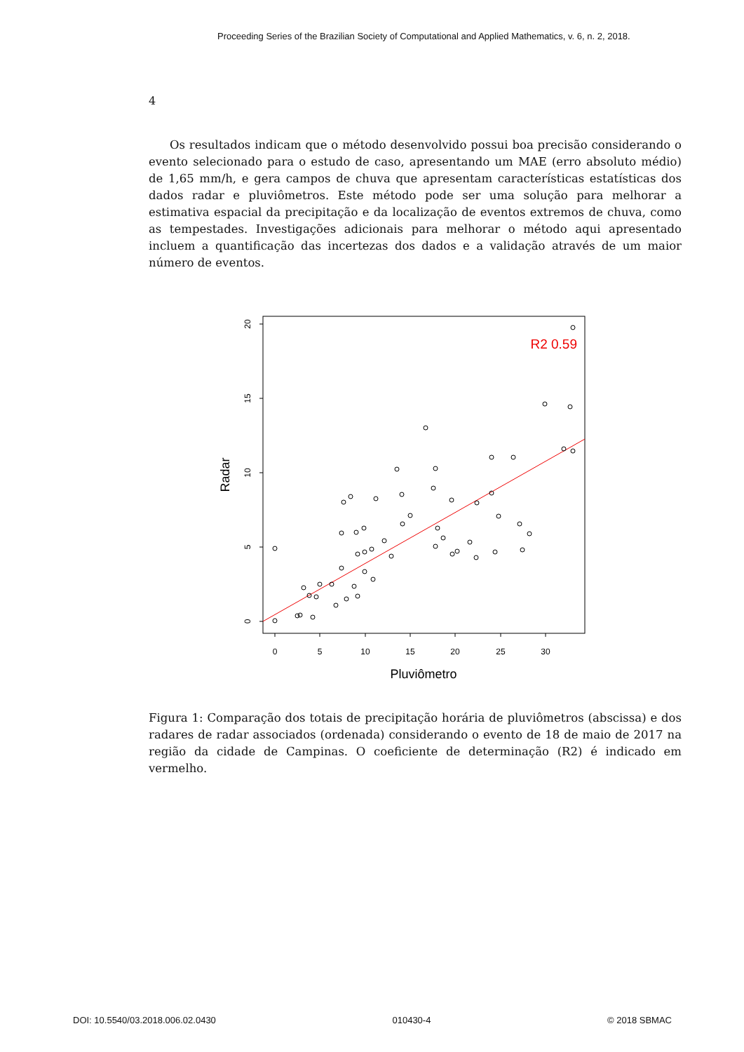Proceeding Series of the Brazilian Society of Computational and Applied Mathematics, v. 6, n. 2, 2018.
4
Os resultados indicam que o método desenvolvido possui boa precisão considerando o evento selecionado para o estudo de caso, apresentando um MAE (erro absoluto médio) de 1,65 mm/h, e gera campos de chuva que apresentam características estatísticas dos dados radar e pluviômetros. Este método pode ser uma solução para melhorar a estimativa espacial da precipitação e da localização de eventos extremos de chuva, como as tempestades. Investigações adicionais para melhorar o método aqui apresentado incluem a quantificação das incertezas dos dados e a validação através de um maior número de eventos.
0
5
10
15
20
25
30
0
5
10
15
20
Pluviômetro
Radar
R2 0.59
Figura 1: Comparação dos totais de precipitação horária de pluviômetros (abscissa) e dos radares de radar associados (ordenada) considerando o evento de 18 de maio de 2017 na região da cidade de Campinas. O coeficiente de determinação (R2) é indicado em vermelho.
DOI: 10.5540/03.2018.006.02.0430 010430-4 © 2018 SBMAC